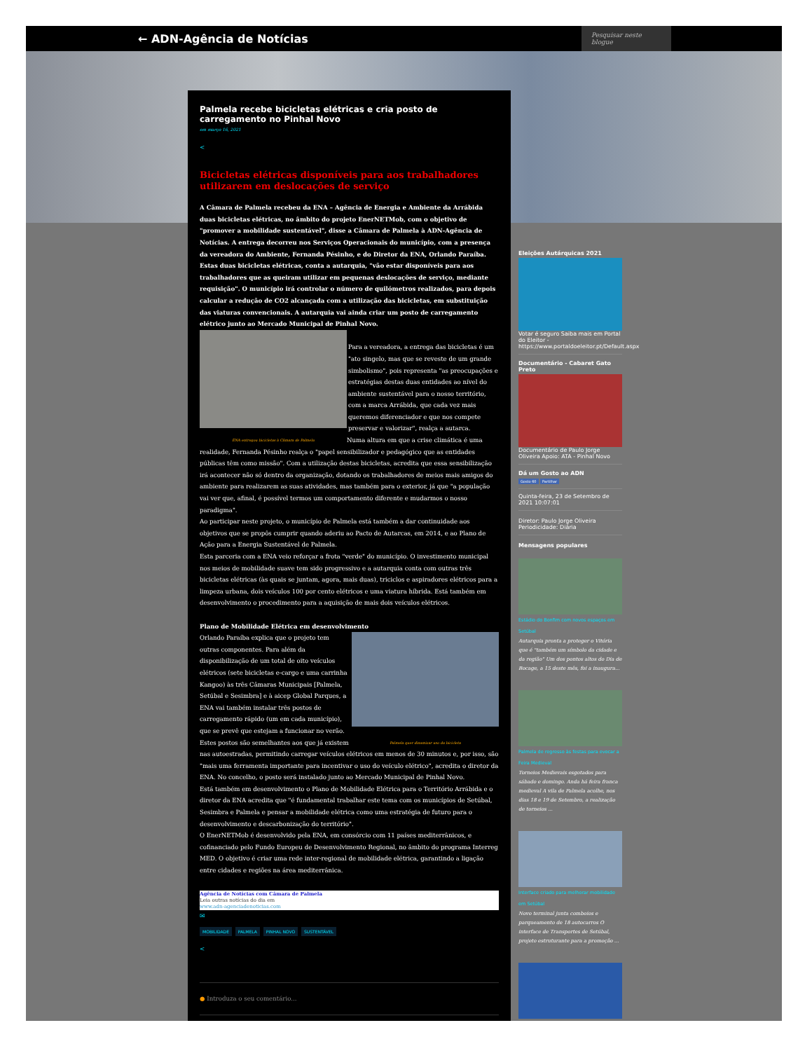← ADN-Agência de Notícias
Pesquisar neste blogue
Palmela recebe bicicletas elétricas e cria posto de carregamento no Pinhal Novo
em março 16, 2021
<
Bicicletas elétricas disponíveis para aos trabalhadores utilizarem em deslocações de serviço
A Câmara de Palmela recebeu da ENA – Agência de Energia e Ambiente da Arrábida duas bicicletas elétricas, no âmbito do projeto EnerNETMob, com o objetivo de "promover a mobilidade sustentável", disse a Câmara de Palmela à ADN-Agência de Notícias. A entrega decorreu nos Serviços Operacionais do município, com a presença da vereadora do Ambiente, Fernanda Pésinho, e do Diretor da ENA, Orlando Paraíba. Estas duas bicicletas elétricas, conta a autarquia, "vão estar disponíveis para aos trabalhadores que as queiram utilizar em pequenas deslocações de serviço, mediante requisição". O município irá controlar o número de quilómetros realizados, para depois calcular a redução de CO2 alcançada com a utilização das bicicletas, em substituição das viaturas convencionais. A autarquia vai ainda criar um posto de carregamento elétrico junto ao Mercado Municipal de Pinhal Novo.
Para a vereadora, a entrega das bicicletas é um "ato singelo, mas que se reveste de um grande simbolismo", pois representa "as preocupações e estratégias destas duas entidades ao nível do ambiente sustentável para o nosso território, com a marca Arrábida, que cada vez mais queremos diferenciador e que nos compete preservar e valorizar", realça a autarca.
ENA entregou bicicletas à Câmara de Palmela
Numa altura em que a crise climática é uma realidade, Fernanda Pésinho realça o "papel sensibilizador e pedagógico que as entidades públicas têm como missão". Com a utilização destas bicicletas, acredita que essa sensibilização irá acontecer não só dentro da organização, dotando os trabalhadores de meios mais amigos do ambiente para realizarem as suas atividades, mas também para o exterior, já que "a população vai ver que, afinal, é possível termos um comportamento diferente e mudarmos o nosso paradigma".
Ao participar neste projeto, o município de Palmela está também a dar continuidade aos objetivos que se propôs cumprir quando aderiu ao Pacto de Autarcas, em 2014, e ao Plano de Ação para a Energia Sustentável de Palmela.
Esta parceria com a ENA veio reforçar a frota "verde" do município. O investimento municipal nos meios de mobilidade suave tem sido progressivo e a autarquia conta com outras três bicicletas elétricas (às quais se juntam, agora, mais duas), triciclos e aspiradores elétricos para a limpeza urbana, dois veículos 100 por cento elétricos e uma viatura híbrida. Está também em desenvolvimento o procedimento para a aquisição de mais dois veículos elétricos.
Plano de Mobilidade Elétrica em desenvolvimento
Orlando Paraíba explica que o projeto tem outras componentes. Para além da disponibilização de um total de oito veículos elétricos (sete bicicletas e-cargo e uma carrinha Kangoo) às três Câmaras Municipais [Palmela, Setúbal e Sesimbra] e à aicep Global Parques, a ENA vai também instalar três postos de carregamento rápido (um em cada município), que se prevê que estejam a funcionar no verão. Palmela quer dinamizar uso da bicicleta Estes postos são semelhantes aos que já existem nas autoestradas, permitindo carregar veículos elétricos em menos de 30 minutos e, por isso, são "mais uma ferramenta importante para incentivar o uso do veículo elétrico", acredita o diretor da ENA. No concelho, o posto será instalado junto ao Mercado Municipal de Pinhal Novo.
Está também em desenvolvimento o Plano de Mobilidade Elétrica para o Território Arrábida e o diretor da ENA acredita que "é fundamental trabalhar este tema com os municípios de Setúbal, Sesimbra e Palmela e pensar a mobilidade elétrica como uma estratégia de futuro para o desenvolvimento e descarbonização do território".
O EnerNETMob é desenvolvido pela ENA, em consórcio com 11 países mediterrânicos, e cofinanciado pelo Fundo Europeu de Desenvolvimento Regional, no âmbito do programa Interreg MED. O objetivo é criar uma rede inter-regional de mobilidade elétrica, garantindo a ligação entre cidades e regiões na área mediterrânica.
Agência de Notícias com Câmara de Palmela
Leia outras notícias do dia em
www.adn-agenciadenoticias.com
✉
MOBILIDADE PALMELA PINHAL NOVO SUSTENTÁVEL
<
● Introduza o seu comentário...
Eleições Autárquicas 2021
Votar é seguro Saiba mais em Portal do Eleitor - https://www.portaldoeleitor.pt/Default.aspx
Documentário - Cabaret Gato Preto
Documentário de Paulo Jorge Oliveira Apoio: ATA - Pinhal Novo
Dá um Gosto ao ADN
Gosto 60 Partilhar
Quinta-feira, 23 de Setembro de 2021 10:07:01
Diretor: Paulo Jorge Oliveira
Periodicidade: Diária
Mensagens populares
Estádio do Bonfim com novos espaços em Setúbal
Autarquia pronta a proteger o Vitória que é "também um símbolo da cidade e da região" Um dos pontos altos do Dia de Bocage, a 15 deste mês, foi a inaugura...
Palmela de regresso às festas para evocar a Feira Medieval
Torneios Medievais esgotados para sábado e domingo. Anda há feira franca medieval A vila de Palmela acolhe, nos dias 18 e 19 de Setembro, a realização de torneios ...
Interface criado para melhorar mobilidade em Setúbal
Novo terminal junta comboios e parqueamento de 18 autocarros O interface de Transportes de Setúbal, projeto estruturante para a promoção ...